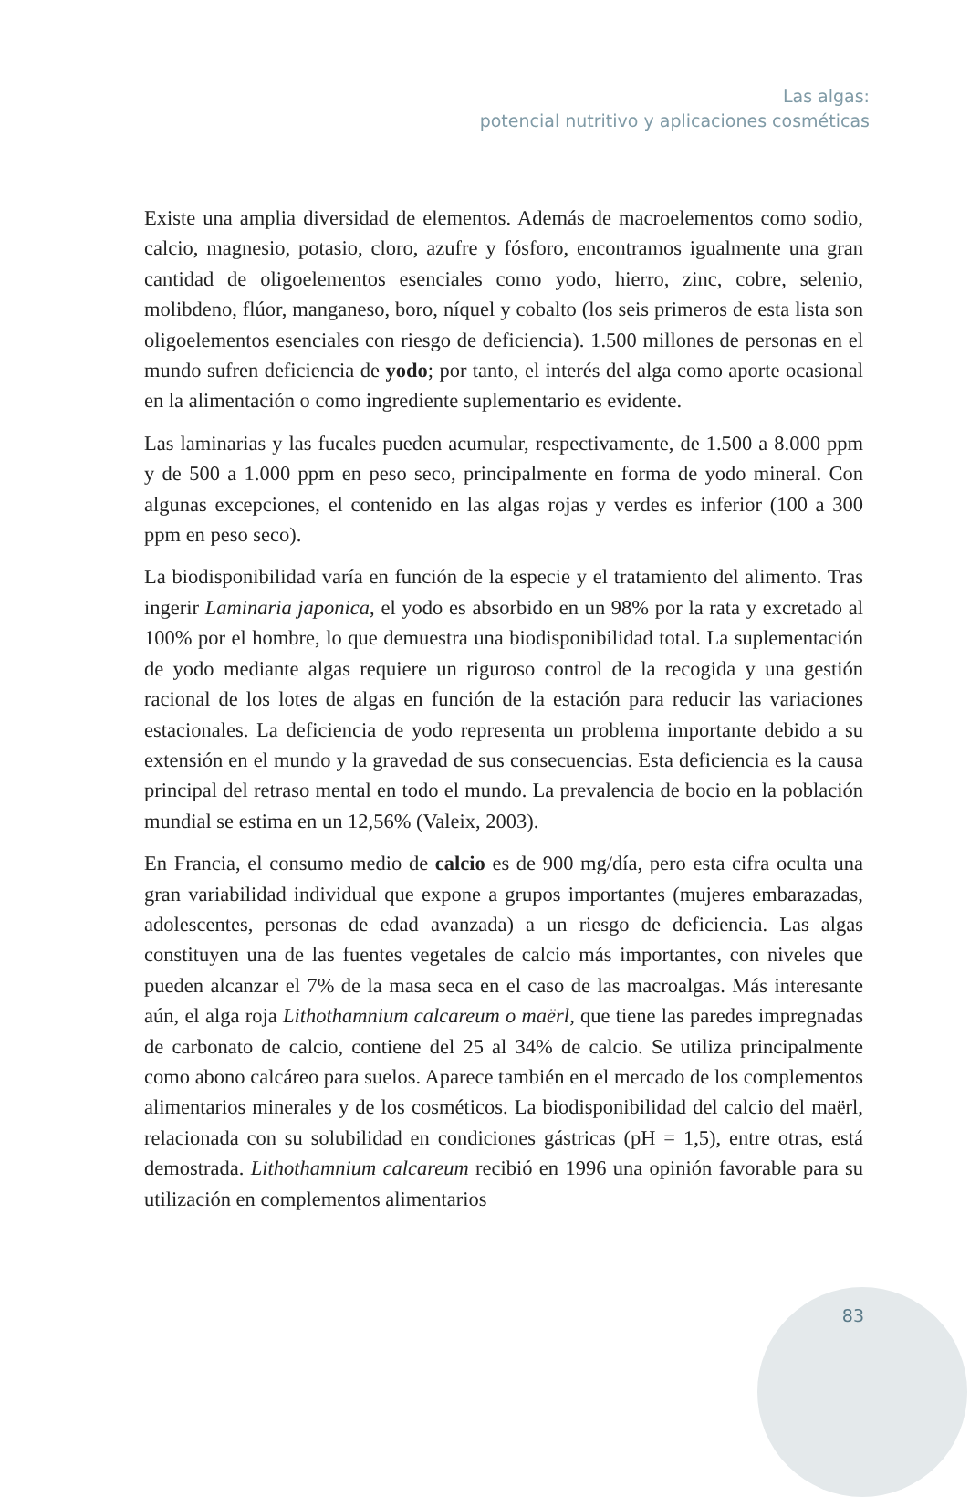Las algas:
potencial nutritivo y aplicaciones cosméticas
Existe una amplia diversidad de elementos. Además de macroelementos como sodio, calcio, magnesio, potasio, cloro, azufre y fósforo, encontramos igualmente una gran cantidad de oligoelementos esenciales como yodo, hierro, zinc, cobre, selenio, molibdeno, flúor, manganeso, boro, níquel y cobalto (los seis primeros de esta lista son oligoelementos esenciales con riesgo de deficiencia). 1.500 millones de personas en el mundo sufren deficiencia de yodo; por tanto, el interés del alga como aporte ocasional en la alimentación o como ingrediente suplementario es evidente.
Las laminarias y las fucales pueden acumular, respectivamente, de 1.500 a 8.000 ppm y de 500 a 1.000 ppm en peso seco, principalmente en forma de yodo mineral. Con algunas excepciones, el contenido en las algas rojas y verdes es inferior (100 a 300 ppm en peso seco).
La biodisponibilidad varía en función de la especie y el tratamiento del alimento. Tras ingerir Laminaria japonica, el yodo es absorbido en un 98% por la rata y excretado al 100% por el hombre, lo que demuestra una biodisponibilidad total. La suplementación de yodo mediante algas requiere un riguroso control de la recogida y una gestión racional de los lotes de algas en función de la estación para reducir las variaciones estacionales. La deficiencia de yodo representa un problema importante debido a su extensión en el mundo y la gravedad de sus consecuencias. Esta deficiencia es la causa principal del retraso mental en todo el mundo. La prevalencia de bocio en la población mundial se estima en un 12,56% (Valeix, 2003).
En Francia, el consumo medio de calcio es de 900 mg/día, pero esta cifra oculta una gran variabilidad individual que expone a grupos importantes (mujeres embarazadas, adolescentes, personas de edad avanzada) a un riesgo de deficiencia. Las algas constituyen una de las fuentes vegetales de calcio más importantes, con niveles que pueden alcanzar el 7% de la masa seca en el caso de las macroalgas. Más interesante aún, el alga roja Lithothamnium calcareum o maërl, que tiene las paredes impregnadas de carbonato de calcio, contiene del 25 al 34% de calcio. Se utiliza principalmente como abono calcáreo para suelos. Aparece también en el mercado de los complementos alimentarios minerales y de los cosméticos. La biodisponibilidad del calcio del maërl, relacionada con su solubilidad en condiciones gástricas (pH = 1,5), entre otras, está demostrada. Lithothamnium calcareum recibió en 1996 una opinión favorable para su utilización en complementos alimentarios
83